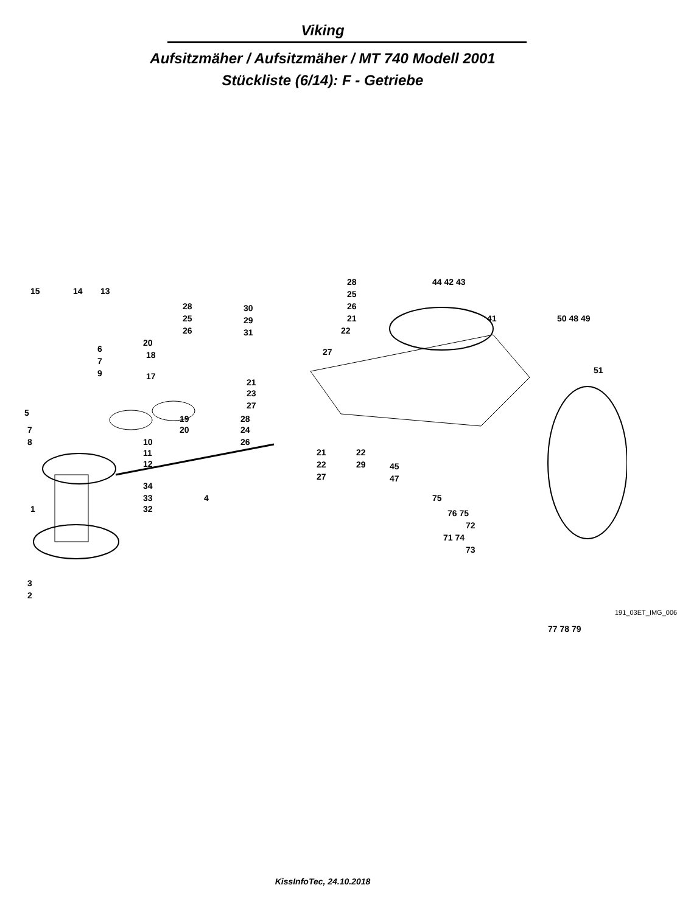Viking
Aufsitzmäher / Aufsitzmäher / MT 740 Modell 2001
Stückliste (6/14): F - Getriebe
15 14 13
6
7
9
5
7
8 10
11
12
34
33
32 1
4
3
2
20
18
17
19
20
28
25
26
21
23
27
30
29
31
28
25
26
21
22
27
28
24
26
21
22
27
22
29 45
47
44 42 43
41 50 48 49
51
75
76 75
72
71 74
73
77 78 79
191_03ET_IMG_006
KissInfoTec, 24.10.2018